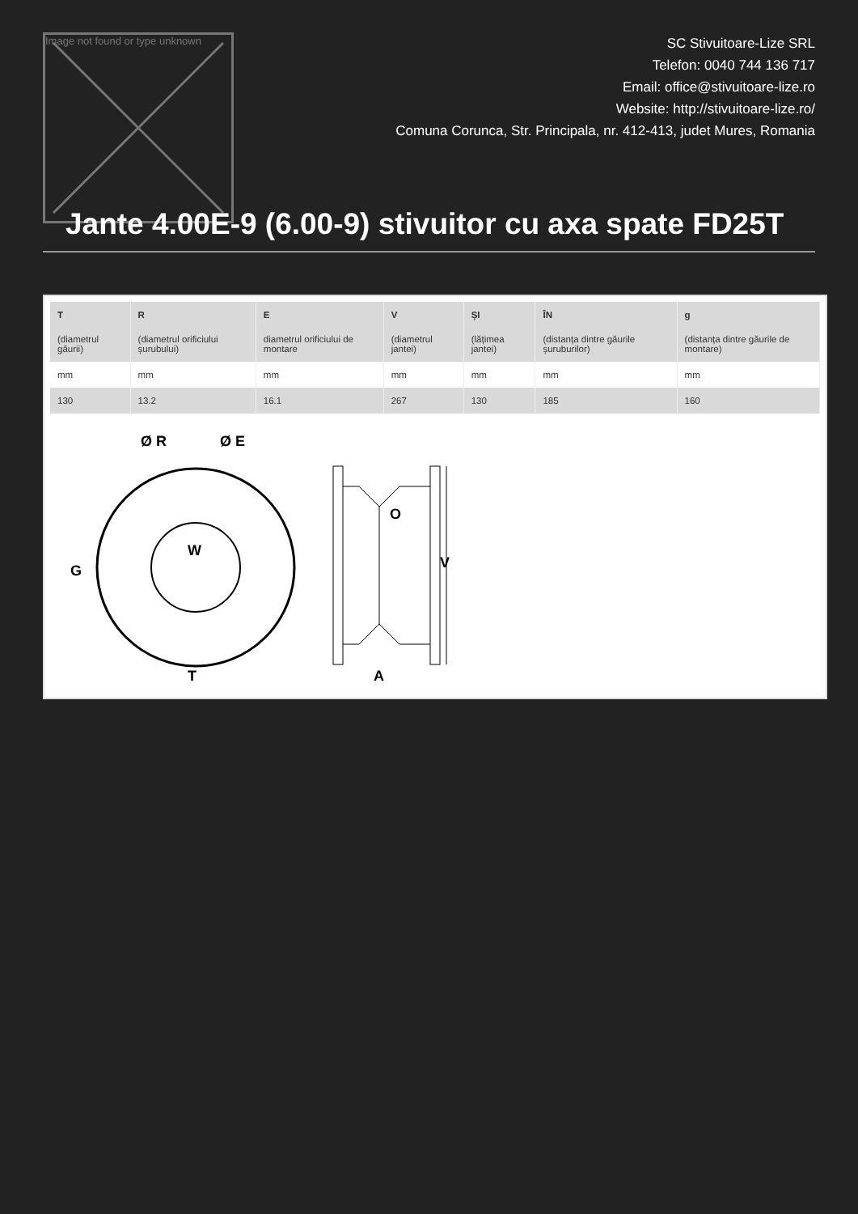Image not found or type unknown
SC Stivuitoare-Lize SRL
Telefon: 0040 744 136 717
Email: office@stivuitoare-lize.ro
Website: http://stivuitoare-lize.ro/
Comuna Corunca, Str. Principala, nr. 412-413, judet Mures, Romania
Jante 4.00E-9 (6.00-9) stivuitor cu axa spate FD25T
| T (diametrul găurii) | R (diametrul orificiului șurubului) | E diametrul orificiului de montare | V (diametrul jantei) | ȘI (lățimea jantei) | ÎN (distanța dintre găurile șuruburilor) | g (distanța dintre găurile de montare) |
| --- | --- | --- | --- | --- | --- | --- |
| mm | mm | mm | mm | mm | mm | mm |
| 130 | 13.2 | 16.1 | 267 | 130 | 185 | 160 |
Ø R
Ø E
G
W
T
A
O
V